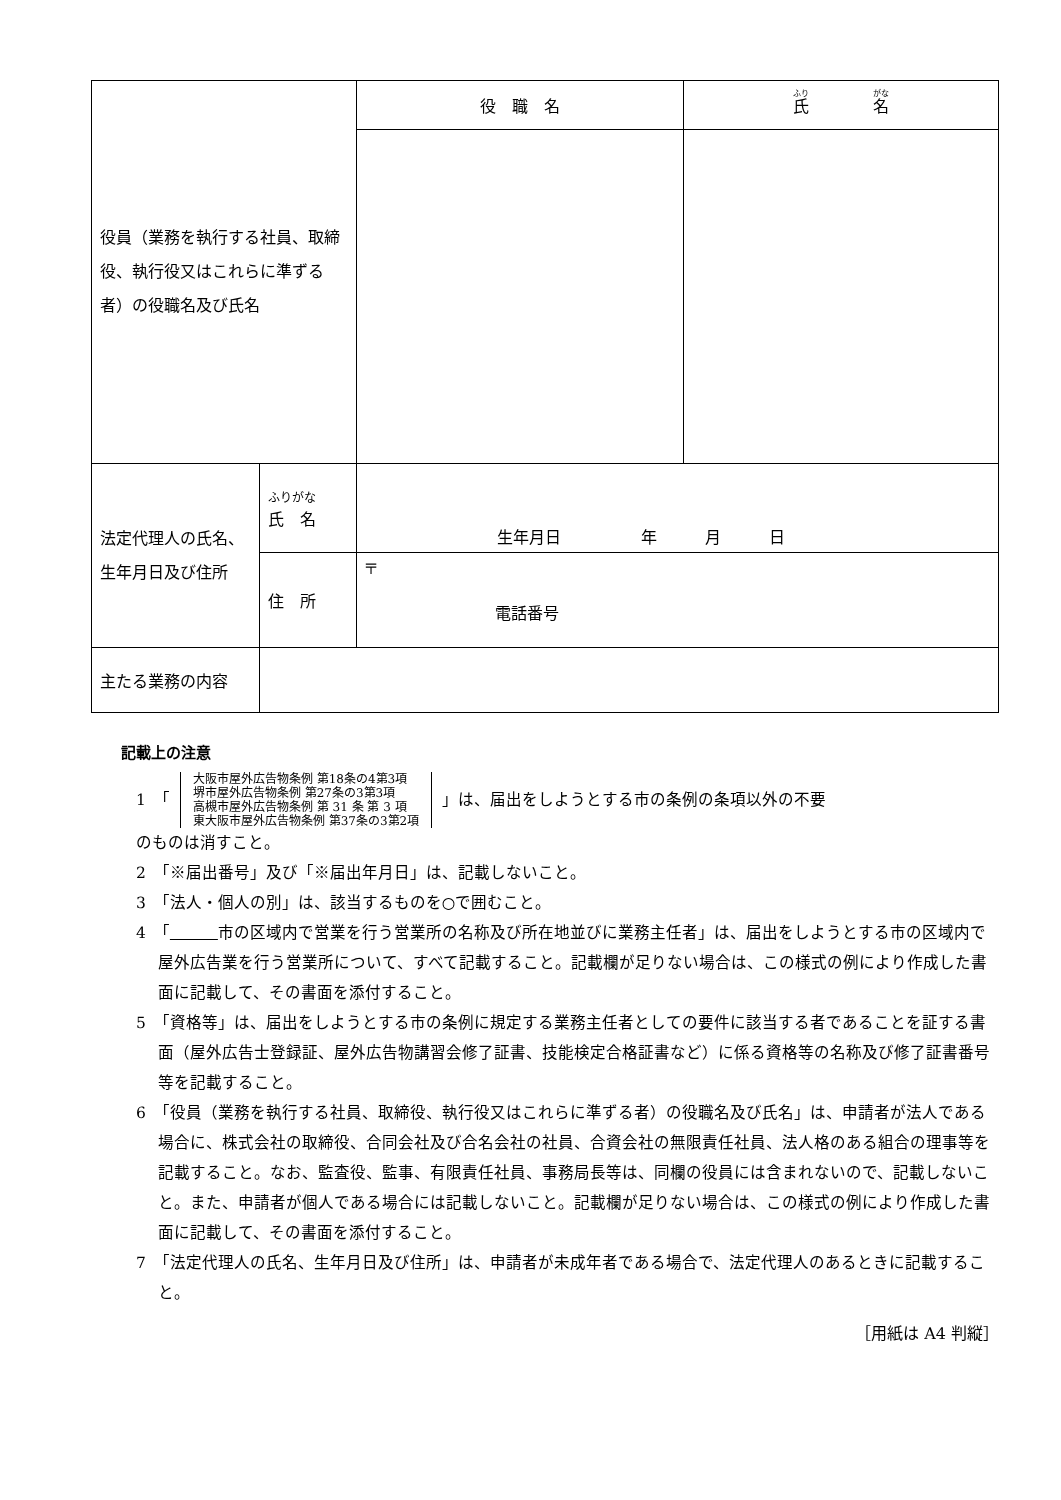| 役員（業務を執行する社員、取締役、執行役又はこれらに準ずる者）の役職名及び氏名 | | 役 職 名 | 氏 名 |
| 法定代理人の氏名、生年月日及び住所 | ふりがな 氏 名 | 生年月日 年 月 日 | |
| | 住 所 | 〒 電話番号 | |
| 主たる業務の内容 | | | |
記載上の注意
1　「
大阪市屋外広告物条例 第18条の4第3項
堺市屋外広告物条例 第27条の3第3項
高槻市屋外広告物条例 第 31 条 第 3 項
東大阪市屋外広告物条例 第37条の3第2項
」は、届出をしようとする市の条例の条項以外の不要
のものは消すこと。
2　「※届出番号」及び「※届出年月日」は、記載しないこと。
3　「法人・個人の別」は、該当するものを○で囲むこと。
4　「　　　 市の区域内で営業を行う営業所の名称及び所在地並びに業務主任者」は、届出をしようとする市の区域内で屋外広告業を行う営業所について、すべて記載すること。記載欄が足りない場合は、この様式の例により作成した書面に記載して、その書面を添付すること。
5　「資格等」は、届出をしようとする市の条例に規定する業務主任者としての要件に該当する者であることを証する書面（屋外広告士登録証、屋外広告物講習会修了証書、技能検定合格証書など）に係る資格等の名称及び修了証書番号等を記載すること。
6　「役員（業務を執行する社員、取締役、執行役又はこれらに準ずる者）の役職名及び氏名」は、申請者が法人である場合に、株式会社の取締役、合同会社及び合名会社の社員、合資会社の無限責任社員、法人格のある組合の理事等を記載すること。なお、監査役、監事、有限責任社員、事務局長等は、同欄の役員には含まれないので、記載しないこと。また、申請者が個人である場合には記載しないこと。記載欄が足りない場合は、この様式の例により作成した書面に記載して、その書面を添付すること。
7　「法定代理人の氏名、生年月日及び住所」は、申請者が未成年者である場合で、法定代理人のあるときに記載すること。
［用紙は A4 判縦］